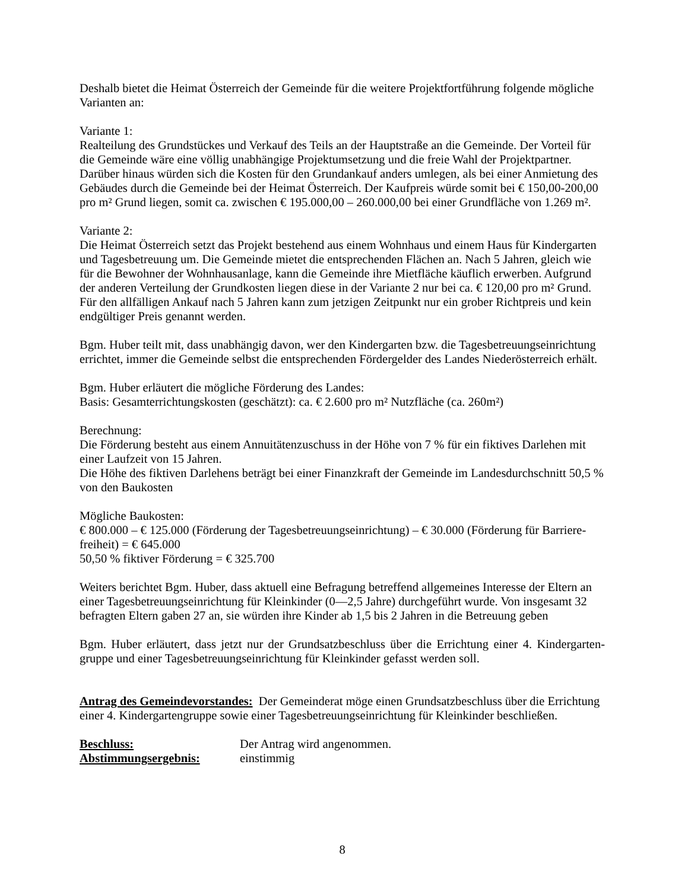Deshalb bietet die Heimat Österreich der Gemeinde für die weitere Projektfortführung folgende mögliche Varianten an:
Variante 1:
Realteilung des Grundstückes und Verkauf des Teils an der Hauptstraße an die Gemeinde. Der Vorteil für die Gemeinde wäre eine völlig unabhängige Projektumsetzung und die freie Wahl der Projektpartner. Darüber hinaus würden sich die Kosten für den Grundankauf anders umlegen, als bei einer Anmietung des Gebäudes durch die Gemeinde bei der Heimat Österreich. Der Kaufpreis würde somit bei € 150,00-200,00 pro m² Grund liegen, somit ca. zwischen € 195.000,00 – 260.000,00 bei einer Grundfläche von 1.269 m².
Variante 2:
Die Heimat Österreich setzt das Projekt bestehend aus einem Wohnhaus und einem Haus für Kindergarten und Tagesbetreuung um. Die Gemeinde mietet die entsprechenden Flächen an. Nach 5 Jahren, gleich wie für die Bewohner der Wohnhausanlage, kann die Gemeinde ihre Mietfläche käuflich erwerben. Aufgrund der anderen Verteilung der Grundkosten liegen diese in der Variante 2 nur bei ca. € 120,00 pro m² Grund. Für den allfälligen Ankauf nach 5 Jahren kann zum jetzigen Zeitpunkt nur ein grober Richtpreis und kein endgültiger Preis genannt werden.
Bgm. Huber teilt mit, dass unabhängig davon, wer den Kindergarten bzw. die Tagesbetreuungseinrichtung errichtet, immer die Gemeinde selbst die entsprechenden Fördergelder des Landes Niederösterreich erhält.
Bgm. Huber erläutert die mögliche Förderung des Landes:
Basis: Gesamterrichtungskosten (geschätzt): ca. € 2.600 pro m² Nutzfläche (ca. 260m²)
Berechnung:
Die Förderung besteht aus einem Annuitätenzuschuss in der Höhe von 7 % für ein fiktives Darlehen mit einer Laufzeit von 15 Jahren.
Die Höhe des fiktiven Darlehens beträgt bei einer Finanzkraft der Gemeinde im Landesdurchschnitt 50,5 % von den Baukosten
Mögliche Baukosten:
€ 800.000 – € 125.000 (Förderung der Tagesbetreuungseinrichtung) – € 30.000 (Förderung für Barriere-freiheit) = € 645.000
50,50 % fiktiver Förderung = € 325.700
Weiters berichtet Bgm. Huber, dass aktuell eine Befragung betreffend allgemeines Interesse der Eltern an einer Tagesbetreuungseinrichtung für Kleinkinder (0—2,5 Jahre) durchgeführt wurde. Von insgesamt 32 befragten Eltern gaben 27 an, sie würden ihre Kinder ab 1,5 bis 2 Jahren in die Betreuung geben
Bgm. Huber erläutert, dass jetzt nur der Grundsatzbeschluss über die Errichtung einer 4. Kindergarten-gruppe und einer Tagesbetreuungseinrichtung für Kleinkinder gefasst werden soll.
Antrag des Gemeindevorstandes: Der Gemeinderat möge einen Grundsatzbeschluss über die Errichtung einer 4. Kindergartengruppe sowie einer Tagesbetreuungseinrichtung für Kleinkinder beschließen.
Beschluss: Der Antrag wird angenommen.
Abstimmungsergebnis: einstimmig
8